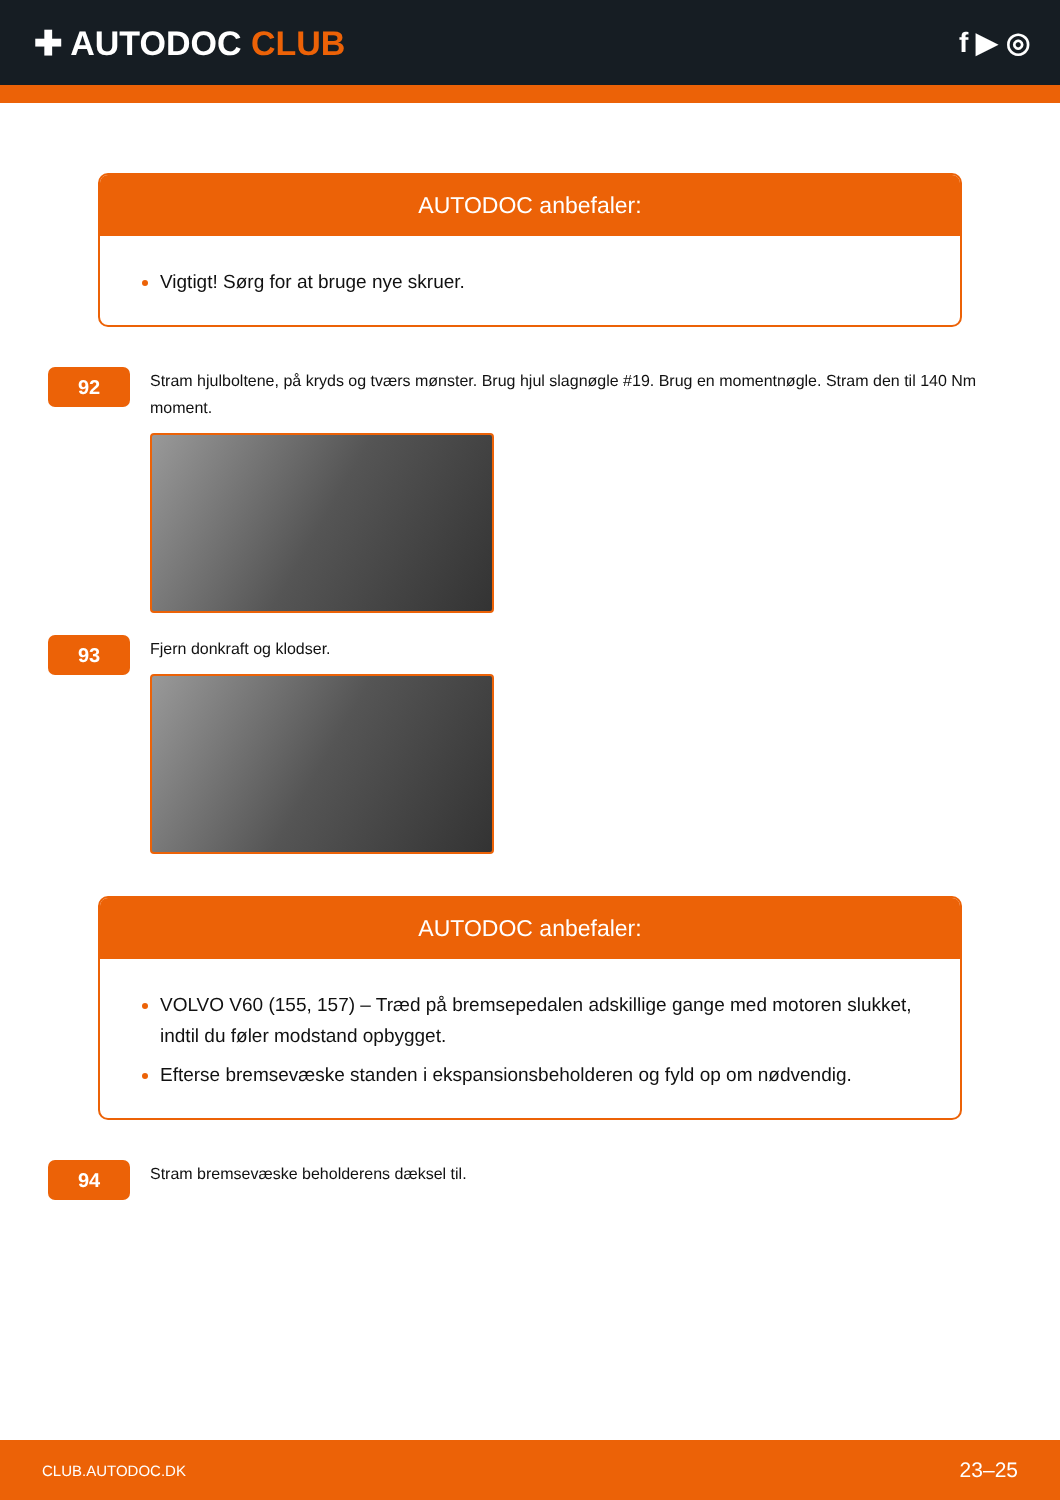✚ AUTODOC CLUB
f ▶ ◎
AUTODOC anbefaler:
Vigtigt! Sørg for at bruge nye skruer.
92
Stram hjulboltene, på kryds og tværs mønster. Brug hjul slagnøgle #19. Brug en momentnøgle. Stram den til 140 Nm moment.
93
Fjern donkraft og klodser.
AUTODOC anbefaler:
VOLVO V60 (155, 157) – Træd på bremsepedalen adskillige gange med motoren slukket, indtil du føler modstand opbygget.
Efterse bremsevæske standen i ekspansionsbeholderen og fyld op om nødvendig.
94
Stram bremsevæske beholderens dæksel til.
CLUB.AUTODOC.DK 23–25